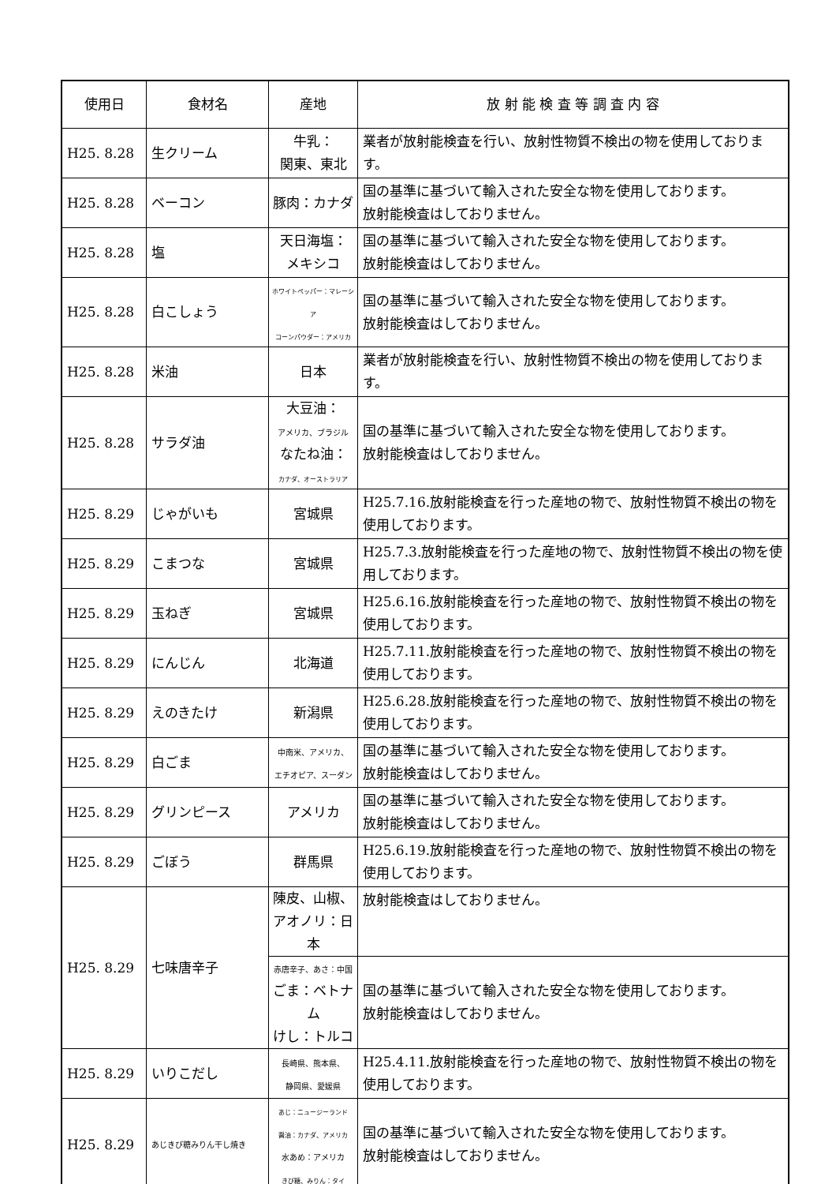| 使用日 | 食材名 | 産地 | 放 射 能 検 査 等 調 査 内 容 |
| --- | --- | --- | --- |
| H25. 8.28 | 生クリーム | 牛乳： 関東、東北 | 業者が放射能検査を行い、放射性物質不検出の物を使用しております。 |
| H25. 8.28 | ベーコン | 豚肉：カナダ | 国の基準に基づいて輸入された安全な物を使用しております。 放射能検査はしておりません。 |
| H25. 8.28 | 塩 | 天日海塩： メキシコ | 国の基準に基づいて輸入された安全な物を使用しております。 放射能検査はしておりません。 |
| H25. 8.28 | 白こしょう | ホワイトペッパー：マレーシア コーンパウダー：アメリカ | 国の基準に基づいて輸入された安全な物を使用しております。 放射能検査はしておりません。 |
| H25. 8.28 | 米油 | 日本 | 業者が放射能検査を行い、放射性物質不検出の物を使用しております。 |
| H25. 8.28 | サラダ油 | 大豆油： アメリカ、ブラジル なたね油： カナダ、オーストラリア | 国の基準に基づいて輸入された安全な物を使用しております。 放射能検査はしておりません。 |
| H25. 8.29 | じゃがいも | 宮城県 | H25.7.16.放射能検査を行った産地の物で、放射性物質不検出の物を使用しております。 |
| H25. 8.29 | こまつな | 宮城県 | H25.7.3.放射能検査を行った産地の物で、放射性物質不検出の物を使用しております。 |
| H25. 8.29 | 玉ねぎ | 宮城県 | H25.6.16.放射能検査を行った産地の物で、放射性物質不検出の物を使用しております。 |
| H25. 8.29 | にんじん | 北海道 | H25.7.11.放射能検査を行った産地の物で、放射性物質不検出の物を使用しております。 |
| H25. 8.29 | えのきたけ | 新潟県 | H25.6.28.放射能検査を行った産地の物で、放射性物質不検出の物を使用しております。 |
| H25. 8.29 | 白ごま | 中南米、アメリカ、 エチオピア、スーダン | 国の基準に基づいて輸入された安全な物を使用しております。 放射能検査はしておりません。 |
| H25. 8.29 | グリンピース | アメリカ | 国の基準に基づいて輸入された安全な物を使用しております。 放射能検査はしておりません。 |
| H25. 8.29 | ごぼう | 群馬県 | H25.6.19.放射能検査を行った産地の物で、放射性物質不検出の物を使用しております。 |
| H25. 8.29 | 七味唐辛子 | 陳皮、山椒、 アオノリ：日本 | 放射能検査はしておりません。 |
| | | 赤唐辛子、あさ：中国 ごま：ベトナム けし：トルコ | 国の基準に基づいて輸入された安全な物を使用しております。 放射能検査はしておりません。 |
| H25. 8.29 | いりこだし | 長崎県、熊本県、 静岡県、愛媛県 | H25.4.11.放射能検査を行った産地の物で、放射性物質不検出の物を使用しております。 |
| H25. 8.29 | あじきび糖みりん干し焼き | あじ：ニュージーランド 醤油：カナダ、アメリカ 水あめ：アメリカ きび糖、みりん：タイ | 国の基準に基づいて輸入された安全な物を使用しております。 放射能検査はしておりません。 |